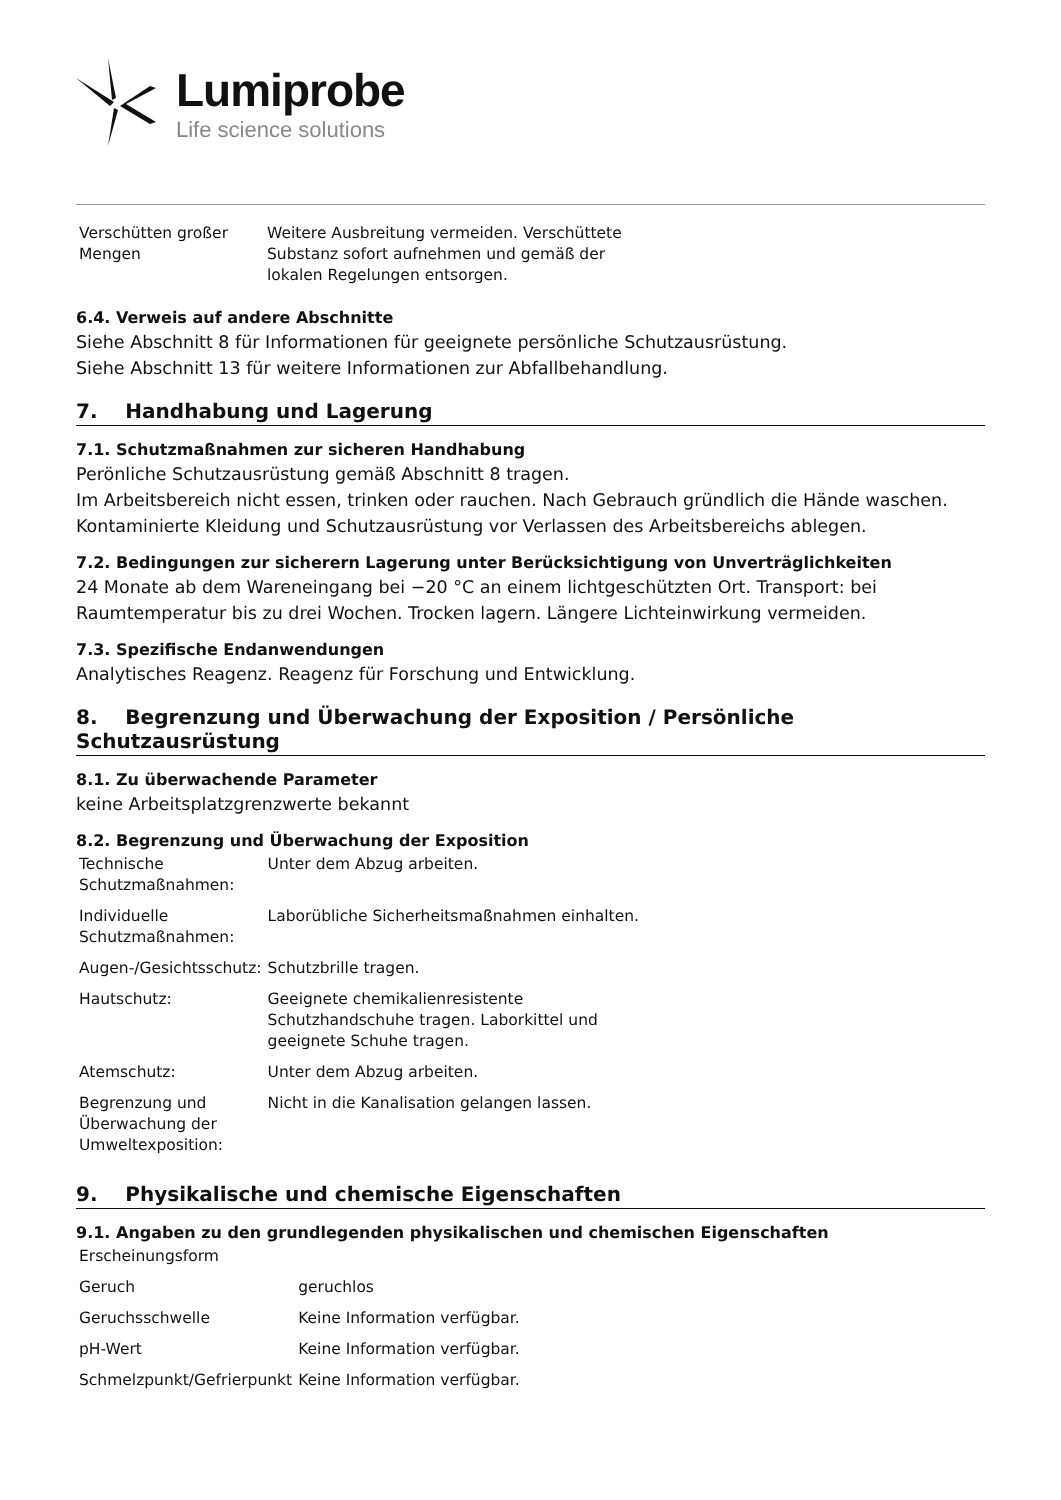Lumiprobe
Life science solutions
| Verschütten großer Mengen | Weitere Ausbreitung vermeiden. Verschüttete Substanz sofort aufnehmen und gemäß der lokalen Regelungen entsorgen. |
6.4. Verweis auf andere Abschnitte
Siehe Abschnitt 8 für Informationen für geeignete persönliche Schutzausrüstung.
Siehe Abschnitt 13 für weitere Informationen zur Abfallbehandlung.
7. Handhabung und Lagerung
7.1. Schutzmaßnahmen zur sicheren Handhabung
Perönliche Schutzausrüstung gemäß Abschnitt 8 tragen.
Im Arbeitsbereich nicht essen, trinken oder rauchen. Nach Gebrauch gründlich die Hände waschen.
Kontaminierte Kleidung und Schutzausrüstung vor Verlassen des Arbeitsbereichs ablegen.
7.2. Bedingungen zur sicherern Lagerung unter Berücksichtigung von Unverträglichkeiten
24 Monate ab dem Wareneingang bei −20 °C an einem lichtgeschützten Ort. Transport: bei Raumtemperatur bis zu drei Wochen. Trocken lagern. Längere Lichteinwirkung vermeiden.
7.3. Spezifische Endanwendungen
Analytisches Reagenz. Reagenz für Forschung und Entwicklung.
8. Begrenzung und Überwachung der Exposition / Persönliche Schutzausrüstung
8.1. Zu überwachende Parameter
keine Arbeitsplatzgrenzwerte bekannt
8.2. Begrenzung und Überwachung der Exposition
| Technische Schutzmaßnahmen: | Unter dem Abzug arbeiten. |
| Individuelle Schutzmaßnahmen: | Laborübliche Sicherheitsmaßnahmen einhalten. |
| Augen-/Gesichtsschutz: | Schutzbrille tragen. |
| Hautschutz: | Geeignete chemikalienresistente Schutzhandschuhe tragen. Laborkittel und geeignete Schuhe tragen. |
| Atemschutz: | Unter dem Abzug arbeiten. |
| Begrenzung und Überwachung der Umweltexposition: | Nicht in die Kanalisation gelangen lassen. |
9. Physikalische und chemische Eigenschaften
9.1. Angaben zu den grundlegenden physikalischen und chemischen Eigenschaften
| Erscheinungsform | |
| Geruch | geruchlos |
| Geruchsschwelle | Keine Information verfügbar. |
| pH-Wert | Keine Information verfügbar. |
| Schmelzpunkt/Gefrierpunkt | Keine Information verfügbar. |